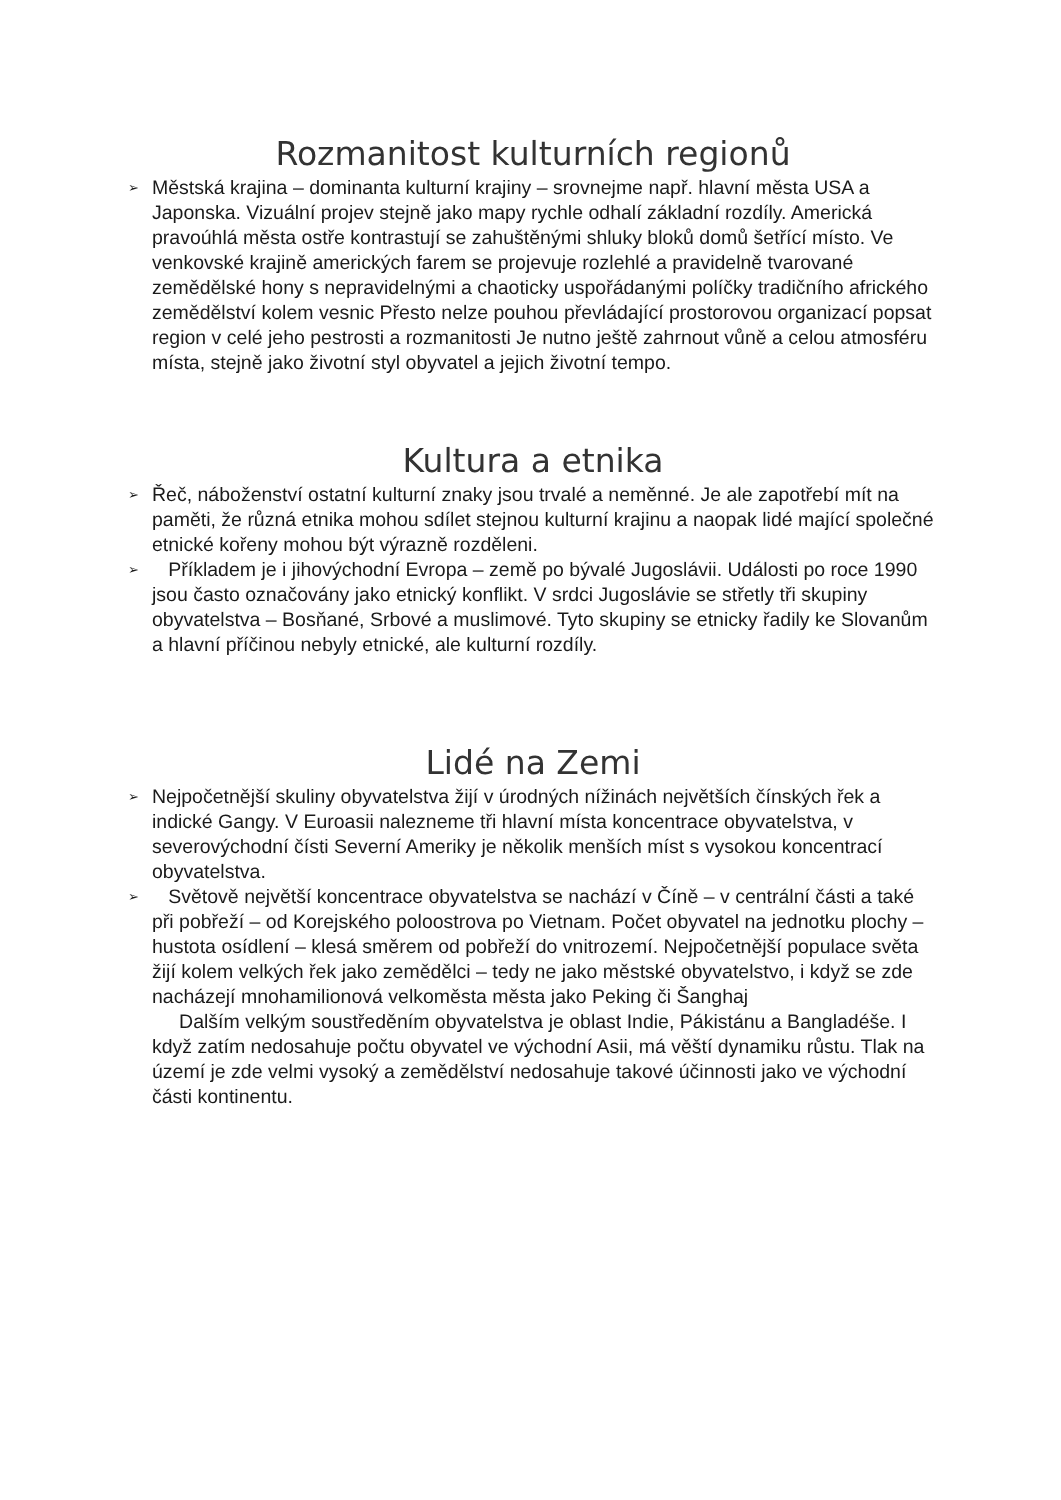Rozmanitost kulturních regionů
➢ Městská krajina – dominanta kulturní krajiny – srovnejme např. hlavní města USA a Japonska. Vizuální projev stejně jako mapy rychle odhalí základní rozdíly. Americká pravoúhlá města ostře kontrastují se zahuštěnými shluky bloků domů šetřící místo. Ve venkovské krajině amerických farem se projevuje rozlehlé a pravidelně tvarované zemědělské hony s nepravidelnými a chaoticky uspořádanými políčky tradičního afrického zemědělství kolem vesnic Přesto nelze pouhou převládající prostorovou organizací popsat region v celé jeho pestrosti a rozmanitosti Je nutno ještě zahrnout vůně a celou atmosféru místa, stejně jako životní styl obyvatel a jejich životní tempo.
Kultura a etnika
➢ Řeč, náboženství ostatní kulturní znaky jsou trvalé a neměnné. Je ale zapotřebí mít na paměti, že různá etnika mohou sdílet stejnou kulturní krajinu a naopak lidé mající společné etnické kořeny mohou být výrazně rozděleni.
➢ Příkladem je i jihovýchodní Evropa – země po bývalé Jugoslávii. Události po roce 1990 jsou často označovány jako etnický konflikt. V srdci Jugoslávie se střetly tři skupiny obyvatelstva – Bosňané, Srbové a muslimové. Tyto skupiny se etnicky řadily ke Slovanům a hlavní příčinou nebyly etnické, ale kulturní rozdíly.
Lidé na Zemi
➢ Nejpočetnější skuliny obyvatelstva žijí v úrodných nížinách největších čínských řek a indické Gangy. V Euroasii nalezneme tři hlavní místa koncentrace obyvatelstva, v severovýchodní čísti Severní Ameriky je několik menších míst s vysokou koncentrací obyvatelstva.
➢ Světově největší koncentrace obyvatelstva se nachází v Číně – v centrální části a také při pobřeží – od Korejského poloostrova po Vietnam. Počet obyvatel na jednotku plochy – hustota osídlení – klesá směrem od pobřeží do vnitrozemí. Nejpočetnější populace světa žijí kolem velkých řek jako zemědělci – tedy ne jako městské obyvatelstvo, i když se zde nacházejí mnohamilionová velkoměsta města jako Peking či Šanghaj
Dalším velkým soustředěním obyvatelstva je oblast Indie, Pákistánu a Bangladéše. I když zatím nedosahuje počtu obyvatel ve východní Asii, má věští dynamiku růstu. Tlak na území je zde velmi vysoký a zemědělství nedosahuje takové účinnosti jako ve východní části kontinentu.